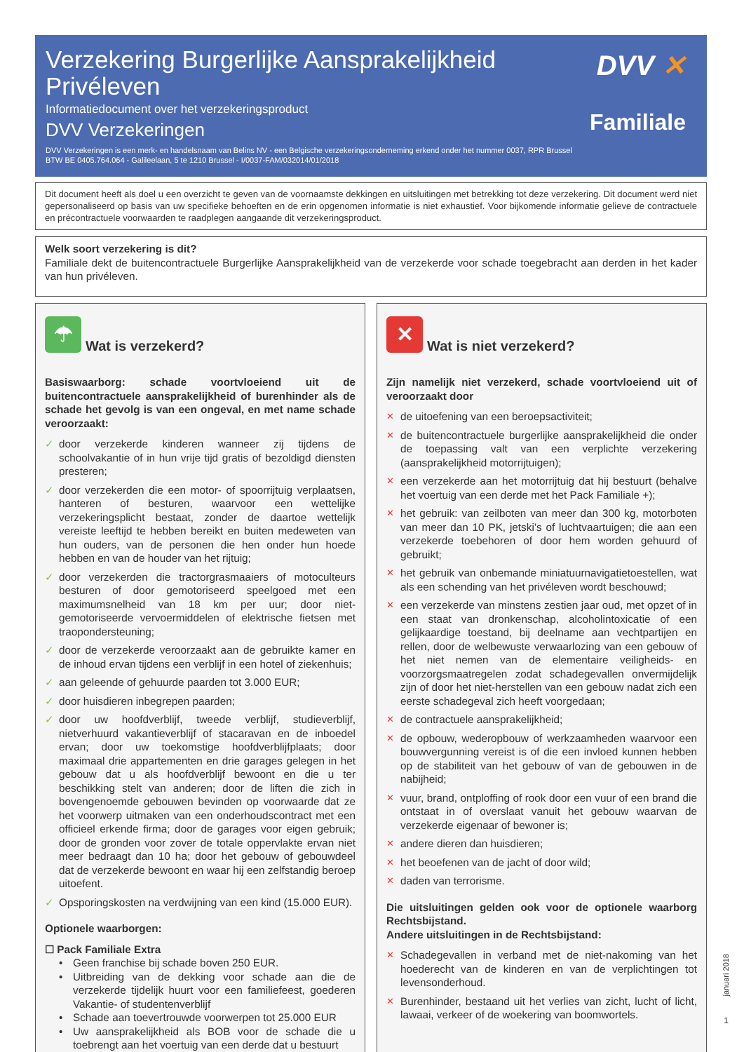Verzekering Burgerlijke Aansprakelijkheid Privéleven
Informatiedocument over het verzekeringsproduct
DVV Verzekeringen
DVV Verzekeringen is een merk- en handelsnaam van Belins NV - een Belgische verzekeringsonderneming erkend onder het nummer 0037, RPR Brussel
BTW BE 0405.764.064 - Galileelaan, 5 te 1210 Brussel - I/0037-FAM/032014/01/2018
DVV ✕
Familiale
Dit document heeft als doel u een overzicht te geven van de voornaamste dekkingen en uitsluitingen met betrekking tot deze verzekering. Dit document werd niet gepersonaliseerd op basis van uw specifieke behoeften en de erin opgenomen informatie is niet exhaustief. Voor bijkomende informatie gelieve de contractuele en précontractuele voorwaarden te raadplegen aangaande dit verzekeringsproduct.
Welk soort verzekering is dit?
Familiale dekt de buitencontractuele Burgerlijke Aansprakelijkheid van de verzekerde voor schade toegebracht aan derden in het kader van hun privéleven.
☂ Wat is verzekerd?
Basiswaarborg: schade voortvloeiend uit de buitencontractuele aansprakelijkheid of burenhinder als de schade het gevolg is van een ongeval, en met name schade veroorzaakt:
✓ door verzekerde kinderen wanneer zij tijdens de schoolvakantie of in hun vrije tijd gratis of bezoldigd diensten presteren;
✓ door verzekerden die een motor- of spoorrijtuig verplaatsen, hanteren of besturen, waarvoor een wettelijke verzekeringsplicht bestaat, zonder de daartoe wettelijk vereiste leeftijd te hebben bereikt en buiten medeweten van hun ouders, van de personen die hen onder hun hoede hebben en van de houder van het rijtuig;
✓ door verzekerden die tractorgrasmaaiers of motoculteurs besturen of door gemotoriseerd speelgoed met een maximumsnelheid van 18 km per uur; door niet-gemotoriseerde vervoermiddelen of elektrische fietsen met traopondersteuning;
✓ door de verzekerde veroorzaakt aan de gebruikte kamer en de inhoud ervan tijdens een verblijf in een hotel of ziekenhuis;
✓ aan geleende of gehuurde paarden tot 3.000 EUR;
✓ door huisdieren inbegrepen paarden;
✓ door uw hoofdverblijf, tweede verblijf, studieverblijf, nietverhuurd vakantieverblijf of stacaravan en de inboedel ervan; door uw toekomstige hoofdverblijfplaats; door maximaal drie appartementen en drie garages gelegen in het gebouw dat u als hoofdverblijf bewoont en die u ter beschikking stelt van anderen; door de liften die zich in bovengenoemde gebouwen bevinden op voorwaarde dat ze het voorwerp uitmaken van een onderhoudscontract met een officieel erkende firma; door de garages voor eigen gebruik; door de gronden voor zover de totale oppervlakte ervan niet meer bedraagt dan 10 ha; door het gebouw of gebouwdeel dat de verzekerde bewoont en waar hij een zelfstandig beroep uitoefent.
✓ Opsporingskosten na verdwijning van een kind (15.000 EUR).
Optionele waarborgen:
☐ Pack Familiale Extra
• Geen franchise bij schade boven 250 EUR.
• Uitbreiding van de dekking voor schade aan die de verzekerde tijdelijk huurt voor een familiefeest, goederen Vakantie- of studentenverblijf
• Schade aan toevertrouwde voorwerpen tot 25.000 EUR
• Uw aansprakelijkheid als BOB voor de schade die u toebrengt aan het voertuig van een derde dat u bestuurt
✕ Wat is niet verzekerd?
Zijn namelijk niet verzekerd, schade voortvloeiend uit of veroorzaakt door
✕ de uitoefening van een beroepsactiviteit;
✕ de buitencontractuele burgerlijke aansprakelijkheid die onder de toepassing valt van een verplichte verzekering (aansprakelijkheid motorrijtuigen);
✕ een verzekerde aan het motorrijtuig dat hij bestuurt (behalve het voertuig van een derde met het Pack Familiale +);
✕ het gebruik: van zeilboten van meer dan 300 kg, motorboten van meer dan 10 PK, jetski’s of luchtvaartuigen; die aan een verzekerde toebehoren of door hem worden gehuurd of gebruikt;
✕ het gebruik van onbemande miniatuurnavigatietoestellen, wat als een schending van het privéleven wordt beschouwd;
✕ een verzekerde van minstens zestien jaar oud, met opzet of in een staat van dronkenschap, alcoholintoxicatie of een gelijkaardige toestand, bij deelname aan vechtpartijen en rellen, door de welbewuste verwaarlozing van een gebouw of het niet nemen van de elementaire veiligheids- en voorzorgsmaatregelen zodat schadegevallen onvermijdelijk zijn of door het niet-herstellen van een gebouw nadat zich een eerste schadegeval zich heeft voorgedaan;
✕ de contractuele aansprakelijkheid;
✕ de opbouw, wederopbouw of werkzaamheden waarvoor een bouwvergunning vereist is of die een invloed kunnen hebben op de stabiliteit van het gebouw of van de gebouwen in de nabijheid;
✕ vuur, brand, ontploffing of rook door een vuur of een brand die ontstaat in of overslaat vanuit het gebouw waarvan de verzekerde eigenaar of bewoner is;
✕ andere dieren dan huisdieren;
✕ het beoefenen van de jacht of door wild;
✕ daden van terrorisme.
Die uitsluitingen gelden ook voor de optionele waarborg Rechtsbijstand.
Andere uitsluitingen in de Rechtsbijstand:
✕ Schadegevallen in verband met de niet-nakoming van het hoederecht van de kinderen en van de verplichtingen tot levensonderhoud.
✕ Burenhinder, bestaand uit het verlies van zicht, lucht of licht, lawaai, verkeer of de woekering van boomwortels.
januari 2018
1